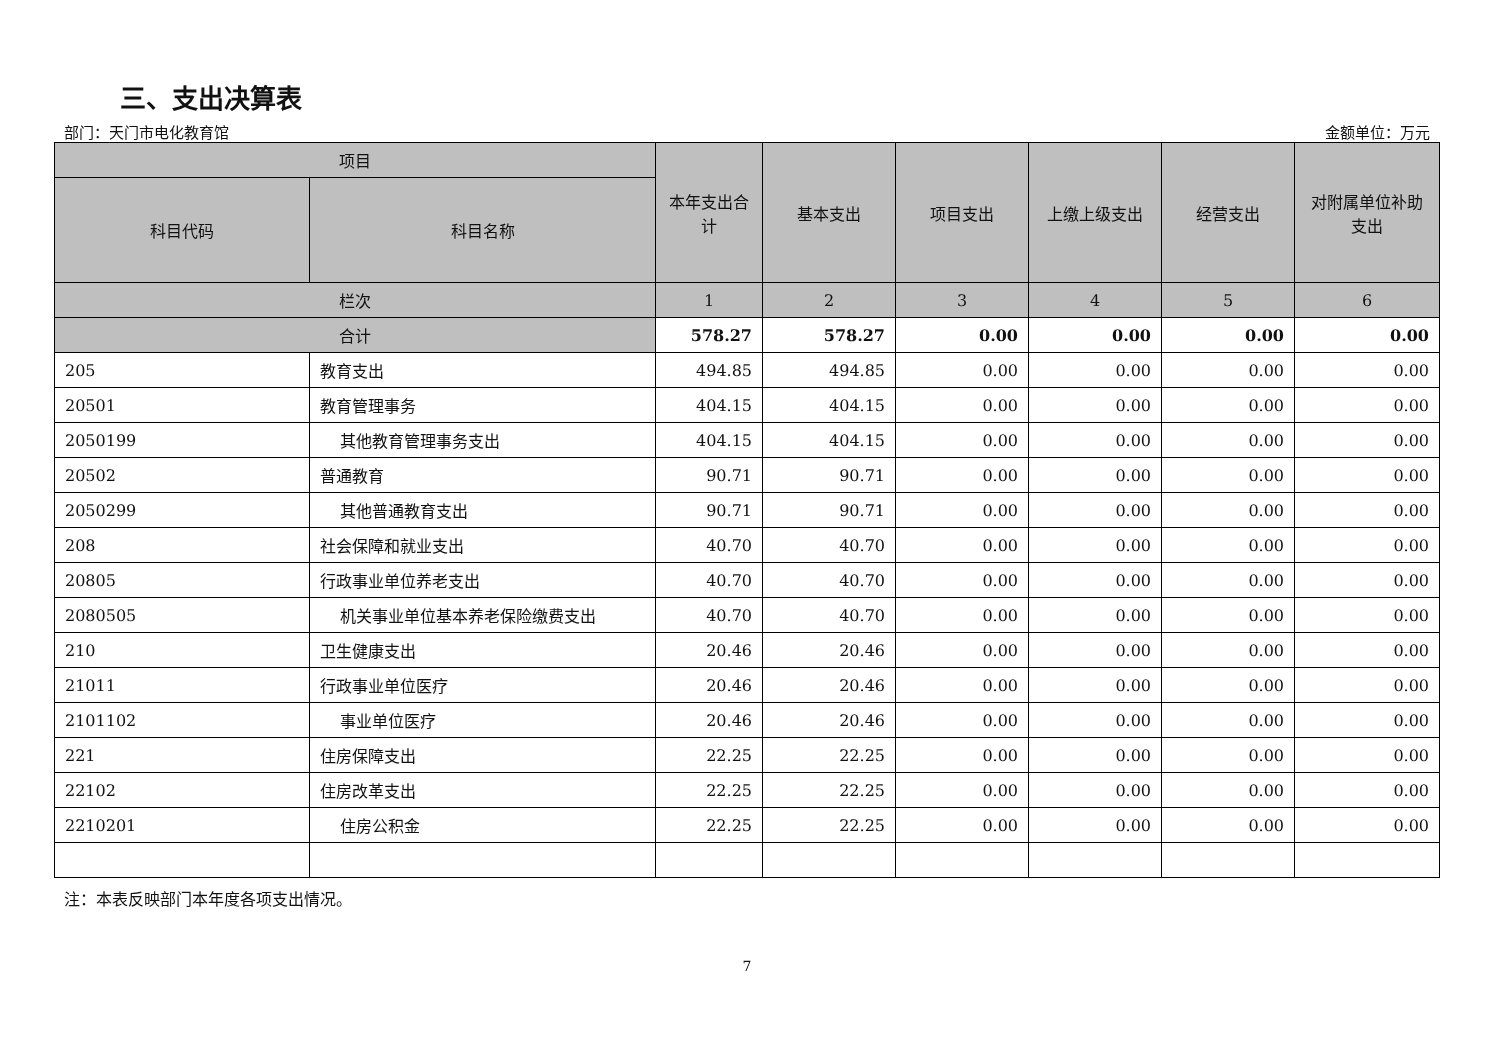三、支出决算表
部门：天门市电化教育馆 金额单位：万元
| 项目 | | 本年支出合计 | 基本支出 | 项目支出 | 上缴上级支出 | 经营支出 | 对附属单位补助支出 |
| --- | --- | --- | --- | --- | --- | --- | --- |
| 科目代码 | 科目名称 | | | | | | |
| 栏次 | | 1 | 2 | 3 | 4 | 5 | 6 |
| 合计 | | 578.27 | 578.27 | 0.00 | 0.00 | 0.00 | 0.00 |
| 205 | 教育支出 | 494.85 | 494.85 | 0.00 | 0.00 | 0.00 | 0.00 |
| 20501 | 教育管理事务 | 404.15 | 404.15 | 0.00 | 0.00 | 0.00 | 0.00 |
| 2050199 | 其他教育管理事务支出 | 404.15 | 404.15 | 0.00 | 0.00 | 0.00 | 0.00 |
| 20502 | 普通教育 | 90.71 | 90.71 | 0.00 | 0.00 | 0.00 | 0.00 |
| 2050299 | 其他普通教育支出 | 90.71 | 90.71 | 0.00 | 0.00 | 0.00 | 0.00 |
| 208 | 社会保障和就业支出 | 40.70 | 40.70 | 0.00 | 0.00 | 0.00 | 0.00 |
| 20805 | 行政事业单位养老支出 | 40.70 | 40.70 | 0.00 | 0.00 | 0.00 | 0.00 |
| 2080505 | 机关事业单位基本养老保险缴费支出 | 40.70 | 40.70 | 0.00 | 0.00 | 0.00 | 0.00 |
| 210 | 卫生健康支出 | 20.46 | 20.46 | 0.00 | 0.00 | 0.00 | 0.00 |
| 21011 | 行政事业单位医疗 | 20.46 | 20.46 | 0.00 | 0.00 | 0.00 | 0.00 |
| 2101102 | 事业单位医疗 | 20.46 | 20.46 | 0.00 | 0.00 | 0.00 | 0.00 |
| 221 | 住房保障支出 | 22.25 | 22.25 | 0.00 | 0.00 | 0.00 | 0.00 |
| 22102 | 住房改革支出 | 22.25 | 22.25 | 0.00 | 0.00 | 0.00 | 0.00 |
| 2210201 | 住房公积金 | 22.25 | 22.25 | 0.00 | 0.00 | 0.00 | 0.00 |
注：本表反映部门本年度各项支出情况。
7